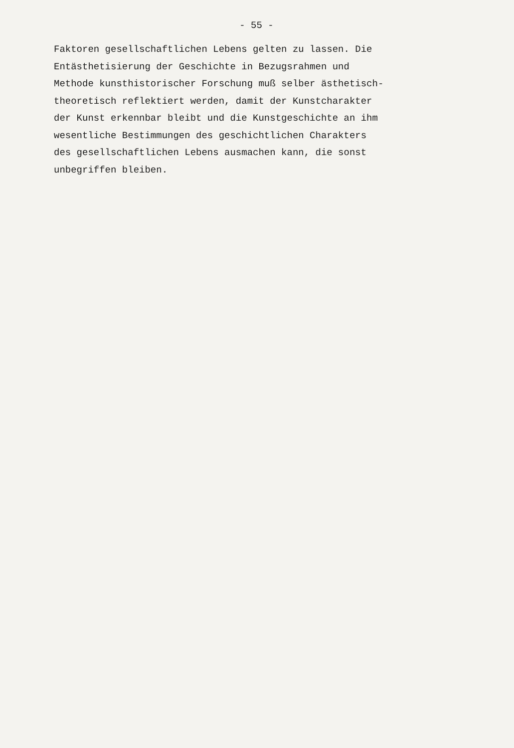- 55 -
Faktoren gesellschaftlichen Lebens gelten zu lassen. Die
Entästhetisierung der Geschichte in Bezugsrahmen und
Methode kunsthistorischer Forschung muß selber ästhetisch-
theoretisch reflektiert werden, damit der Kunstcharakter
der Kunst erkennbar bleibt und die Kunstgeschichte an ihm
wesentliche Bestimmungen des geschichtlichen Charakters
des gesellschaftlichen Lebens ausmachen kann, die sonst
unbegriffen bleiben.